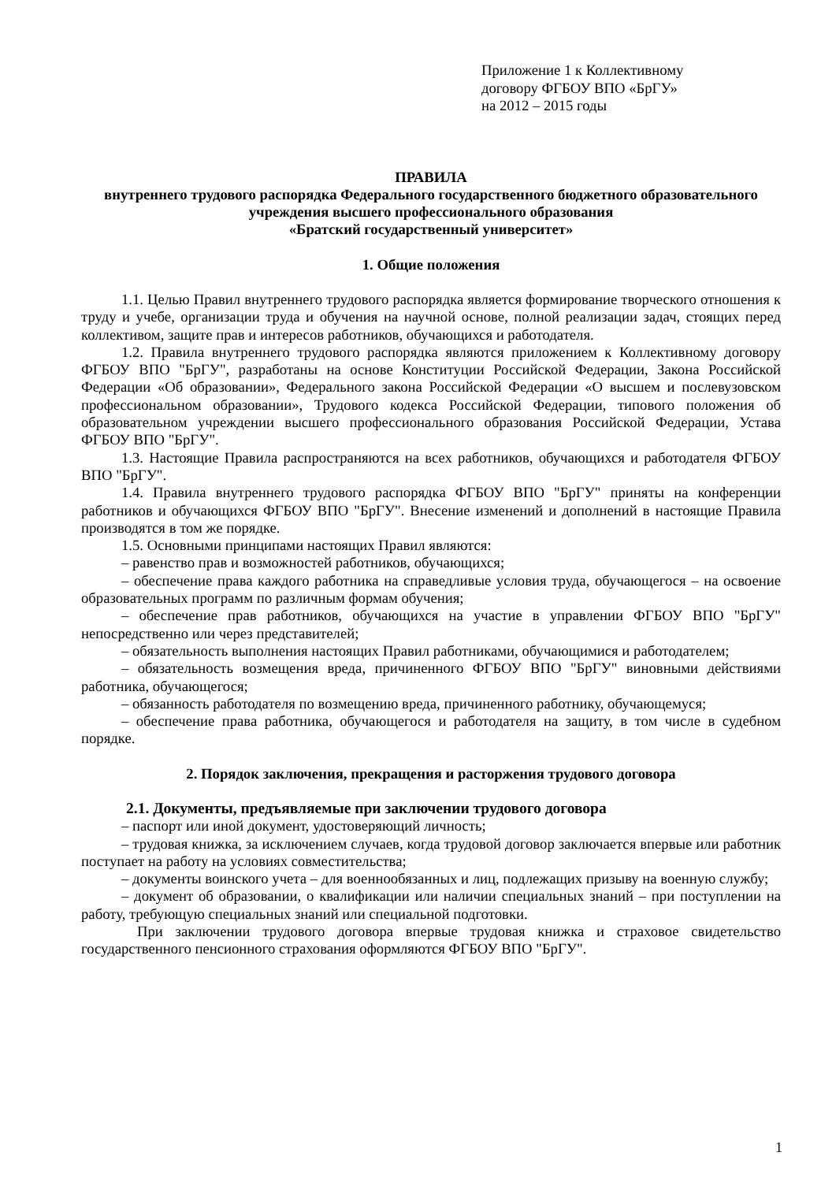Приложение 1 к Коллективному
договору ФГБОУ ВПО «БрГУ»
на 2012 – 2015 годы
ПРАВИЛА
внутреннего трудового распорядка Федерального государственного бюджетного образовательного учреждения высшего профессионального образования
«Братский государственный университет»
1. Общие положения
1.1. Целью Правил внутреннего трудового распорядка является формирование творческого отношения к труду и учебе, организации труда и обучения на научной основе, полной реализации задач, стоящих перед коллективом, защите прав и интересов работников, обучающихся и работодателя.
1.2. Правила внутреннего трудового распорядка являются приложением к Коллективному договору ФГБОУ ВПО "БрГУ", разработаны на основе Конституции Российской Федерации, Закона Российской Федерации «Об образовании», Федерального закона Российской Федерации «О высшем и послевузовском профессиональном образовании», Трудового кодекса Российской Федерации, типового положения об образовательном учреждении высшего профессионального образования Российской Федерации, Устава ФГБОУ ВПО "БрГУ".
1.3. Настоящие Правила распространяются на всех работников, обучающихся и работодателя ФГБОУ ВПО "БрГУ".
1.4. Правила внутреннего трудового распорядка ФГБОУ ВПО "БрГУ" приняты на конференции работников и обучающихся ФГБОУ ВПО "БрГУ". Внесение изменений и дополнений в настоящие Правила производятся в том же порядке.
1.5. Основными принципами настоящих Правил являются:
– равенство прав и возможностей работников, обучающихся;
– обеспечение права каждого работника на справедливые условия труда, обучающегося – на освоение образовательных программ по различным формам обучения;
– обеспечение прав работников, обучающихся на участие в управлении ФГБОУ ВПО "БрГУ" непосредственно или через представителей;
– обязательность выполнения настоящих Правил работниками, обучающимися и работодателем;
– обязательность возмещения вреда, причиненного ФГБОУ ВПО "БрГУ" виновными действиями работника, обучающегося;
– обязанность работодателя по возмещению вреда, причиненного работнику, обучающемуся;
– обеспечение права работника, обучающегося и работодателя на защиту, в том числе в судебном порядке.
2. Порядок заключения, прекращения и расторжения трудового договора
2.1. Документы, предъявляемые при заключении трудового договора
– паспорт или иной документ, удостоверяющий личность;
– трудовая книжка, за исключением случаев, когда трудовой договор заключается впервые или работник поступает на работу на условиях совместительства;
– документы воинского учета – для военнообязанных и лиц, подлежащих призыву на военную службу;
– документ об образовании, о квалификации или наличии специальных знаний – при поступлении на работу, требующую специальных знаний или специальной подготовки.
При заключении трудового договора впервые трудовая книжка и страховое свидетельство государственного пенсионного страхования оформляются ФГБОУ ВПО "БрГУ".
1